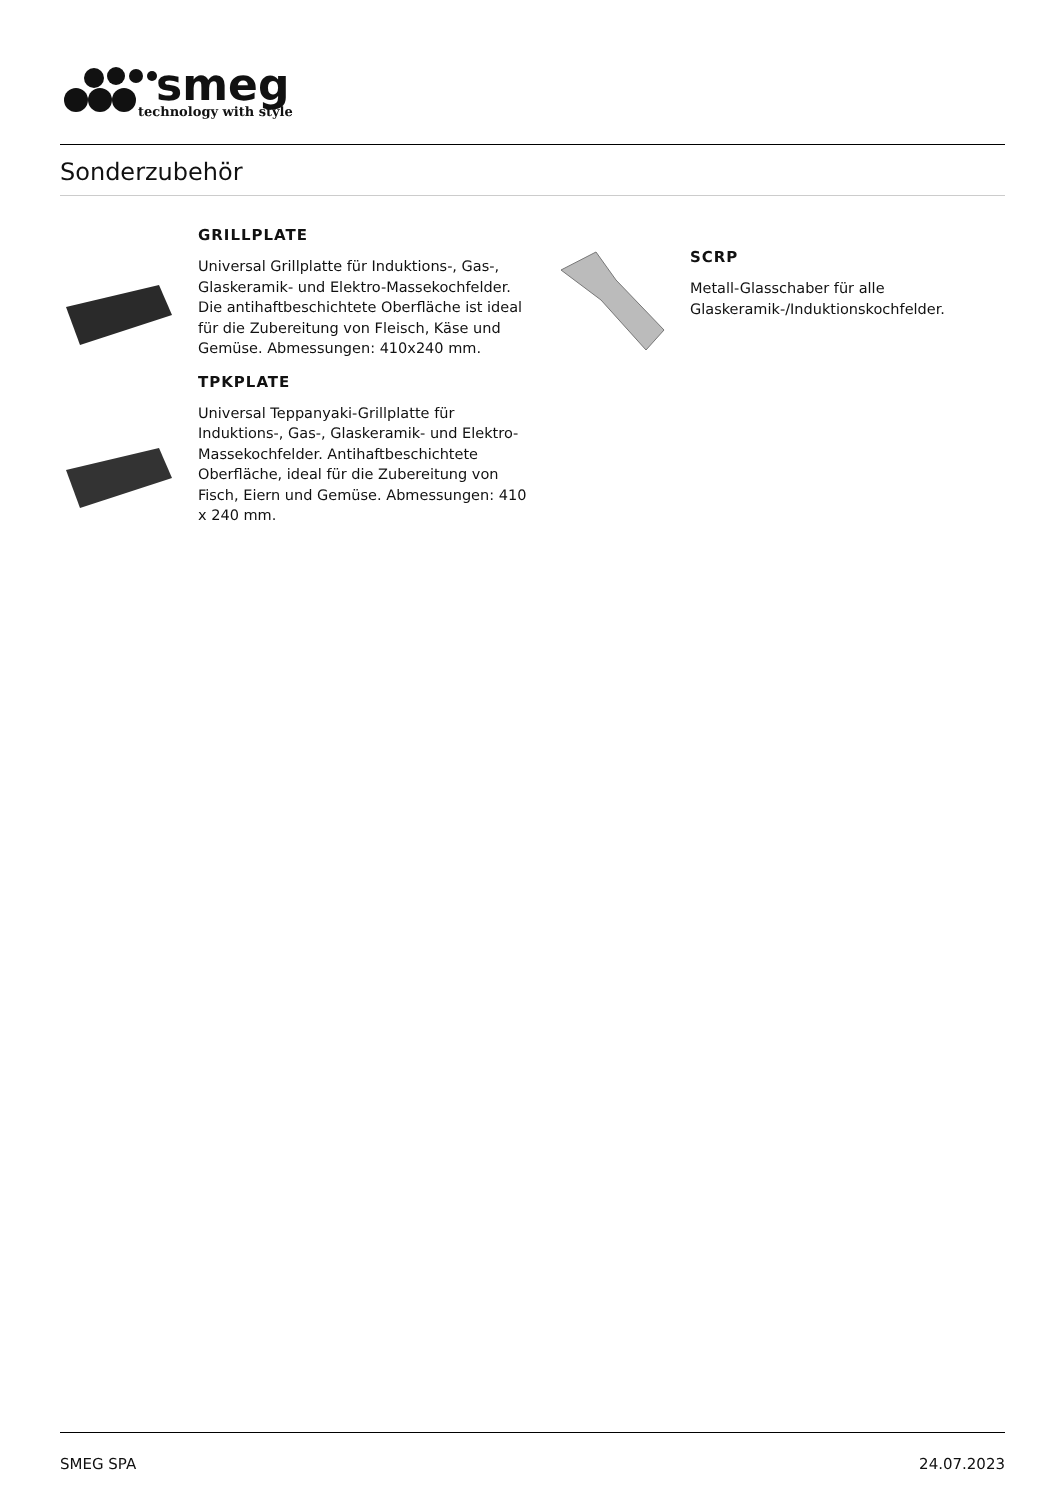smeg
technology with style
Sonderzubehör
GRILLPLATE
Universal Grillplatte für Induktions-, Gas-, Glaskeramik- und Elektro-Massekochfelder. Die antihaftbeschichtete Oberfläche ist ideal für die Zubereitung von Fleisch, Käse und Gemüse. Abmessungen: 410x240 mm.
TPKPLATE
Universal Teppanyaki-Grillplatte für Induktions-, Gas-, Glaskeramik- und Elektro-Massekochfelder. Antihaftbeschichtete Oberfläche, ideal für die Zubereitung von Fisch, Eiern und Gemüse. Abmessungen: 410 x 240 mm.
SCRP
Metall-Glasschaber für alle Glaskeramik-/Induktionskochfelder.
SMEG SPA 24.07.2023